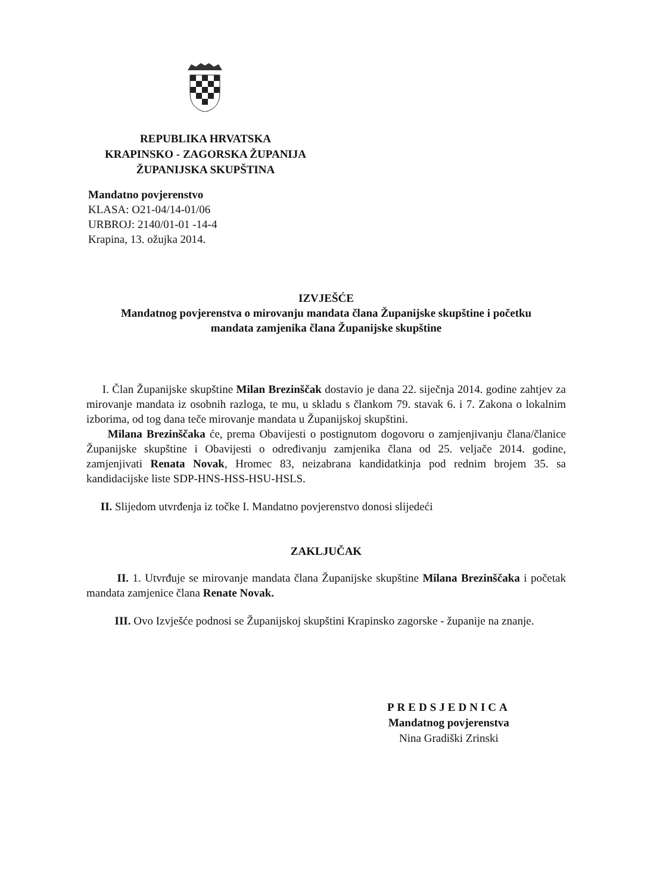REPUBLIKA HRVATSKA
KRAPINSKO - ZAGORSKA ŽUPANIJA
ŽUPANIJSKA SKUPŠTINA
Mandatno povjerenstvo
KLASA: O21-04/14-01/06
URBROJ: 2140/01-01 -14-4
Krapina, 13. ožujka 2014.
IZVJEŠĆE
Mandatnog povjerenstva o mirovanju mandata člana Županijske skupštine i početku
mandata zamjenika člana Županijske skupštine
I. Član Županijske skupštine Milan Brezinščak dostavio je dana 22. siječnja 2014. godine zahtjev za mirovanje mandata iz osobnih razloga, te mu, u skladu s člankom 79. stavak 6. i 7. Zakona o lokalnim izborima, od tog dana teče mirovanje mandata u Županijskoj skupštini.
Milana Brezinščaka će, prema Obavijesti o postignutom dogovoru o zamjenjivanju člana/članice Županijske skupštine i Obavijesti o određivanju zamjenika člana od 25. veljače 2014. godine, zamjenjivati Renata Novak, Hromec 83, neizabrana kandidatkinja pod rednim brojem 35. sa kandidacijske liste SDP-HNS-HSS-HSU-HSLS.
II. Slijedom utvrđenja iz točke I. Mandatno povjerenstvo donosi slijedeći
ZAKLJUČAK
II. 1. Utvrđuje se mirovanje mandata člana Županijske skupštine Milana Brezinščaka i početak mandata zamjenice člana Renate Novak.
III. Ovo Izvješće podnosi se Županijskoj skupštini Krapinsko zagorske - županije na znanje.
PREDSJEDNICA
Mandatnog povjerenstva
Nina Gradiški Zrinski